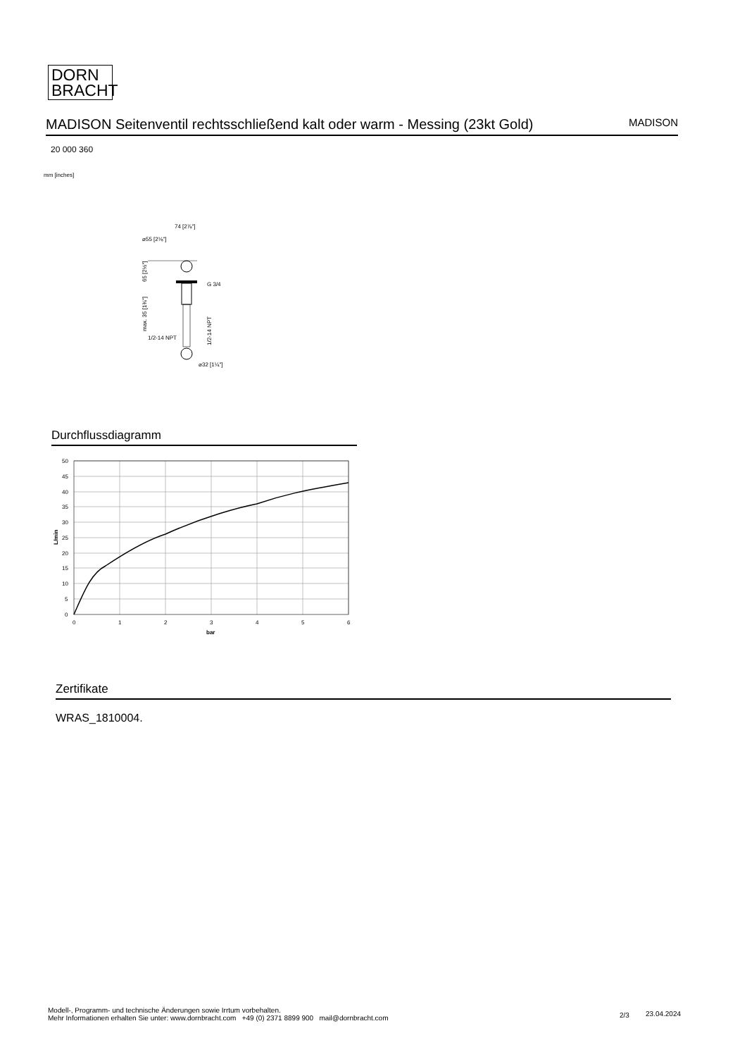DORN
BRACHT
MADISON Seitenventil rechtsschließend kalt oder warm - Messing (23kt Gold) MADISON
20 000 360
mm [inches]
74 [2⅞"]
⌀55 [2⅛"]
G 3/4
1/2-14 NPT
⌀32 [1¼"]
65 [2½"]
max. 35 [1⅜"]
1/2-14 NPT
Durchflussdiagramm
50
45
40
35
30
25
20
15
10
5
0
0
1
2
3
4
5
6
bar
L/min
Zertifikate
WRAS_1810004.
Modell-, Programm- und technische Änderungen sowie Irrtum vorbehalten.
Mehr Informationen erhalten Sie unter: www.dornbracht.com +49 (0) 2371 8899 900 mail@dornbracht.com
2/3 23.04.2024